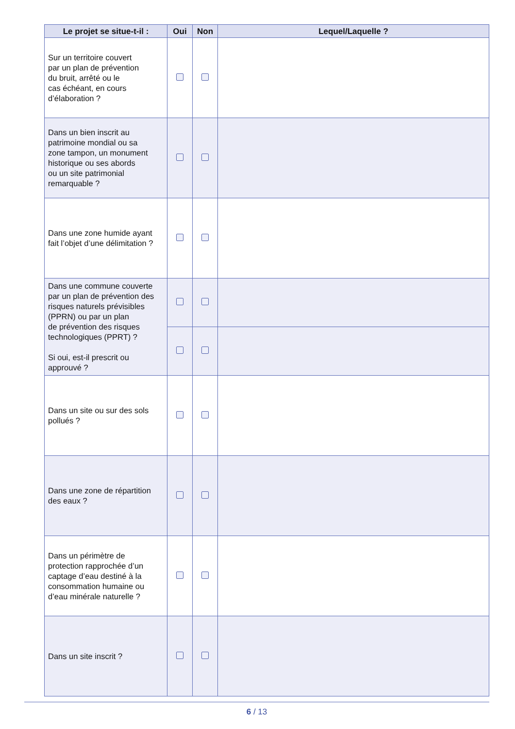| Le projet se situe-t-il : | Oui | Non | Lequel/Laquelle ? |
| --- | --- | --- | --- |
| Sur un territoire couvert par un plan de prévention du bruit, arrêté ou le cas échéant, en cours d’élaboration ? | | | |
| Dans un bien inscrit au patrimoine mondial ou sa zone tampon, un monument historique ou ses abords ou un site patrimonial remarquable ? | | | |
| Dans une zone humide ayant fait l’objet d’une délimitation ? | | | |
| Dans une commune couverte par un plan de prévention des risques naturels prévisibles (PPRN) ou par un plan de prévention des risques technologiques (PPRT) ? Si oui, est-il prescrit ou approuvé ? | | | |
| Dans un site ou sur des sols pollués ? | | | |
| Dans une zone de répartition des eaux ? | | | |
| Dans un périmètre de protection rapprochée d’un captage d’eau destiné à la consommation humaine ou d’eau minérale naturelle ? | | | |
| Dans un site inscrit ? | | | |
6 / 13